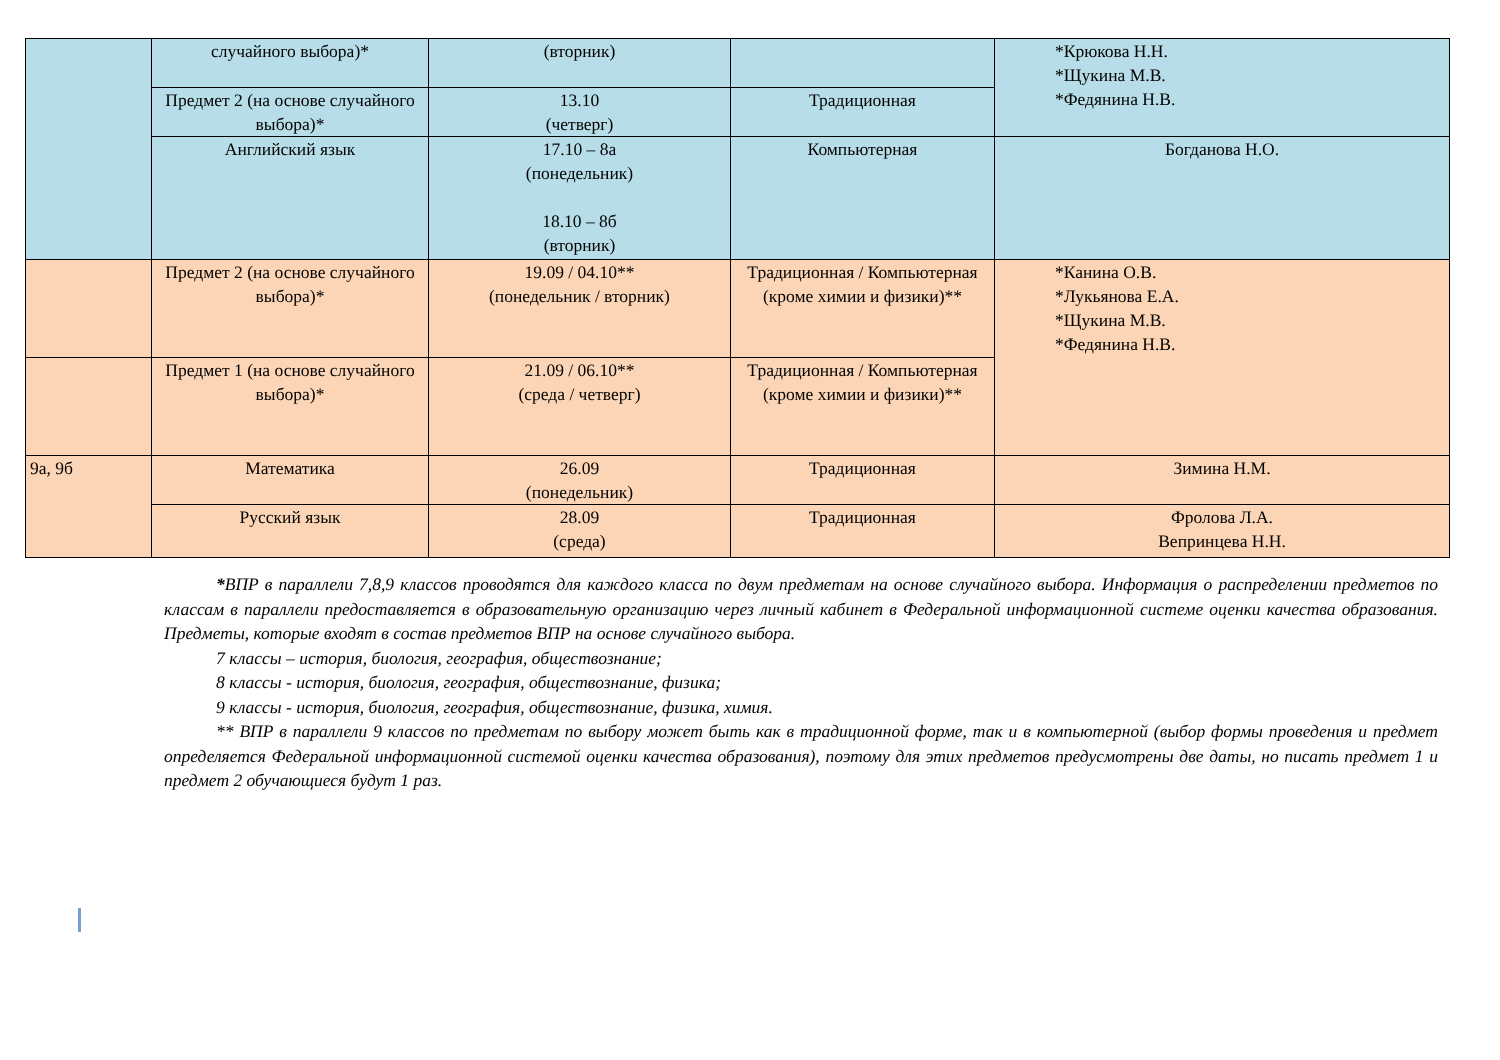| | случайного выбора)* | (вторник) | | *Крюкова Н.Н. *Щукина М.В. *Федянина Н.В. |
| | Предмет 2 (на основе случайного выбора)* | 13.10 (четверг) | Традиционная | |
| | Английский язык | 17.10 – 8а (понедельник) 18.10 – 8б (вторник) | Компьютерная | Богданова Н.О. |
| | Предмет 2 (на основе случайного выбора)* | 19.09 / 04.10** (понедельник / вторник) | Традиционная / Компьютерная (кроме химии и физики)** | *Канина О.В. *Лукьянова Е.А. *Щукина М.В. *Федянина Н.В. |
| | Предмет 1 (на основе случайного выбора)* | 21.09 / 06.10** (среда / четверг) | Традиционная / Компьютерная (кроме химии и физики)** | |
| 9а, 9б | Математика | 26.09 (понедельник) | Традиционная | Зимина Н.М. |
| | Русский язык | 28.09 (среда) | Традиционная | Фролова Л.А. Вепринцева Н.Н. |
*ВПР в параллели 7,8,9 классов проводятся для каждого класса по двум предметам на основе случайного выбора. Информация о распределении предметов по классам в параллели предоставляется в образовательную организацию через личный кабинет в Федеральной информационной системе оценки качества образования. Предметы, которые входят в состав предметов ВПР на основе случайного выбора.
7 классы – история, биология, география, обществознание;
8 классы - история, биология, география, обществознание, физика;
9 классы - история, биология, география, обществознание, физика, химия.
** ВПР в параллели 9 классов по предметам по выбору может быть как в традиционной форме, так и в компьютерной (выбор формы проведения и предмет определяется Федеральной информационной системой оценки качества образования), поэтому для этих предметов предусмотрены две даты, но писать предмет 1 и предмет 2 обучающиеся будут 1 раз.